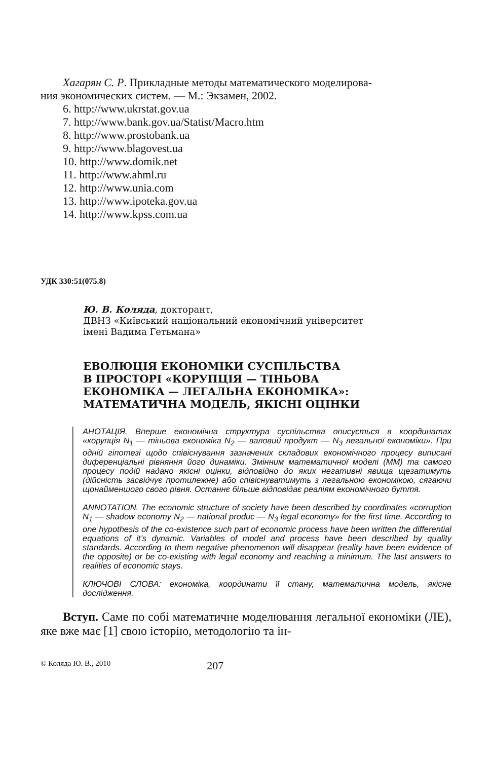Хагарян С. Р. Прикладные методы математического моделирова-
ния экономических систем. — М.: Экзамен, 2002.
6. http://www.ukrstat.gov.ua
7. http://www.bank.gov.ua/Statist/Macro.htm
8. http://www.prostobank.ua
9. http://www.blagovest.ua
10. http://www.domik.net
11. http://www.ahml.ru
12. http://www.unia.com
13. http://www.ipoteka.gov.ua
14. http://www.kpss.com.ua
УДК 330:51(075.8)
Ю. В. Коляда, докторант,
ДВНЗ «Київський національний економічний університет
імені Вадима Гетьмана»
ЕВОЛЮЦІЯ ЕКОНОМІКИ СУСПІЛЬСТВА
В ПРОСТОРІ «КОРУПЦІЯ — ТІНЬОВА
ЕКОНОМІКА — ЛЕГАЛЬНА ЕКОНОМІКА»:
МАТЕМАТИЧНА МОДЕЛЬ, ЯКІСНІ ОЦІНКИ
АНОТАЦІЯ. Вперше економічна структура суспільства описується в координатах «корупція N<sub>1</sub> — тіньова економіка N<sub>2</sub> — валовий продукт — N<sub>3</sub> легальної економіки». При одній гіпотезі щодо співіснування зазначених складових економічного процесу виписані диференціальні рівняння його динаміки. Змінним математичної моделі (ММ) та самого процесу подій надано якісні оцінки, відповідно до яких негативні явища щезатимуть (дійсність засвідчує протилежне) або співіснуватимуть з легальною економікою, сягаючи щонайменшого свого рівня. Останнє більше відповідає реаліям економічного буття.
ANNOTATION. The economic structure of society have been described by coordinates «corruption N<sub>1</sub> — shadow economy N<sub>2</sub> — national produc — N<sub>3</sub> legal economy» for the first time. According to one hypothesis of the co-existence such part of economic process have been written the differential equations of it’s dynamic. Variables of model and process have been described by quality standards. According to them negative phenomenon will disappear (reality have been evidence of the opposite) or be co-existing with legal economy and reaching a minimum. The last answers to realities of economic stays.
КЛЮЧОВІ СЛОВА: економіка, координати її стану, математична модель, якісне дослідження.
Вступ. Саме по собі математичне моделювання легальної економіки (ЛЕ), яке вже має [1] свою історію, методологію та ін-
© Коляда Ю. В., 2010 207